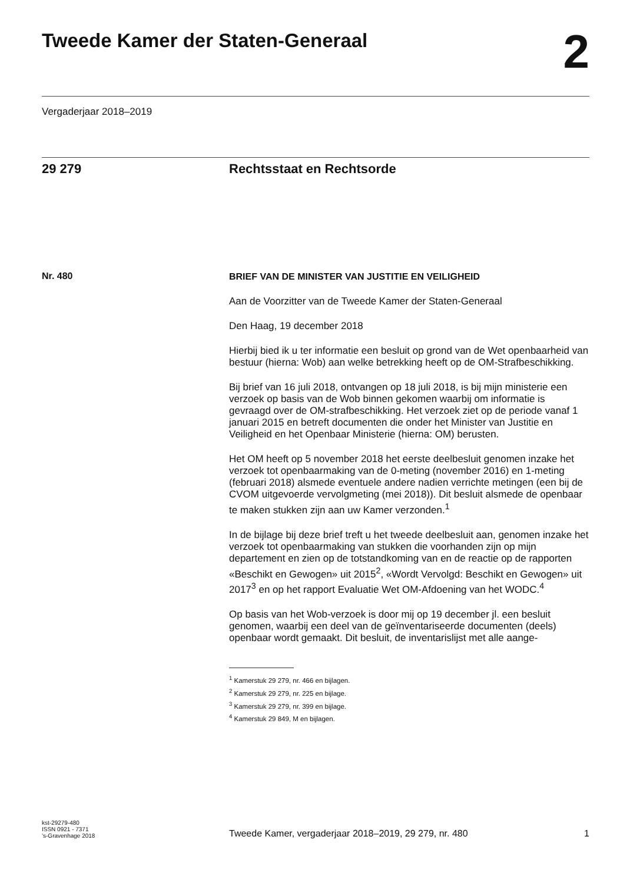Tweede Kamer der Staten-Generaal
2
Vergaderjaar 2018–2019
29 279 Rechtsstaat en Rechtsorde
Nr. 480
BRIEF VAN DE MINISTER VAN JUSTITIE EN VEILIGHEID
Aan de Voorzitter van de Tweede Kamer der Staten-Generaal
Den Haag, 19 december 2018
Hierbij bied ik u ter informatie een besluit op grond van de Wet openbaarheid van bestuur (hierna: Wob) aan welke betrekking heeft op de OM-Strafbeschikking.
Bij brief van 16 juli 2018, ontvangen op 18 juli 2018, is bij mijn ministerie een verzoek op basis van de Wob binnen gekomen waarbij om informatie is gevraagd over de OM-strafbeschikking. Het verzoek ziet op de periode vanaf 1 januari 2015 en betreft documenten die onder het Minister van Justitie en Veiligheid en het Openbaar Ministerie (hierna: OM) berusten.
Het OM heeft op 5 november 2018 het eerste deelbesluit genomen inzake het verzoek tot openbaarmaking van de 0-meting (november 2016) en 1-meting (februari 2018) alsmede eventuele andere nadien verrichte metingen (een bij de CVOM uitgevoerde vervolgmeting (mei 2018)). Dit besluit alsmede de openbaar te maken stukken zijn aan uw Kamer verzonden.<sup>1</sup>
In de bijlage bij deze brief treft u het tweede deelbesluit aan, genomen inzake het verzoek tot openbaarmaking van stukken die voorhanden zijn op mijn departement en zien op de totstandkoming van en de reactie op de rapporten «Beschikt en Gewogen» uit 2015<sup>2</sup>, «Wordt Vervolgd: Beschikt en Gewogen» uit 2017<sup>3</sup> en op het rapport Evaluatie Wet OM-Afdoening van het WODC.<sup>4</sup>
Op basis van het Wob-verzoek is door mij op 19 december jl. een besluit genomen, waarbij een deel van de geïnventariseerde documenten (deels) openbaar wordt gemaakt. Dit besluit, de inventarislijst met alle aange-
<sup>1</sup> Kamerstuk 29 279, nr. 466 en bijlagen.
<sup>2</sup> Kamerstuk 29 279, nr. 225 en bijlage.
<sup>3</sup> Kamerstuk 29 279, nr. 399 en bijlage.
<sup>4</sup> Kamerstuk 29 849, M en bijlagen.
kst-29279-480
ISSN 0921 - 7371
’s-Gravenhage 2018
Tweede Kamer, vergaderjaar 2018–2019, 29 279, nr. 480
1